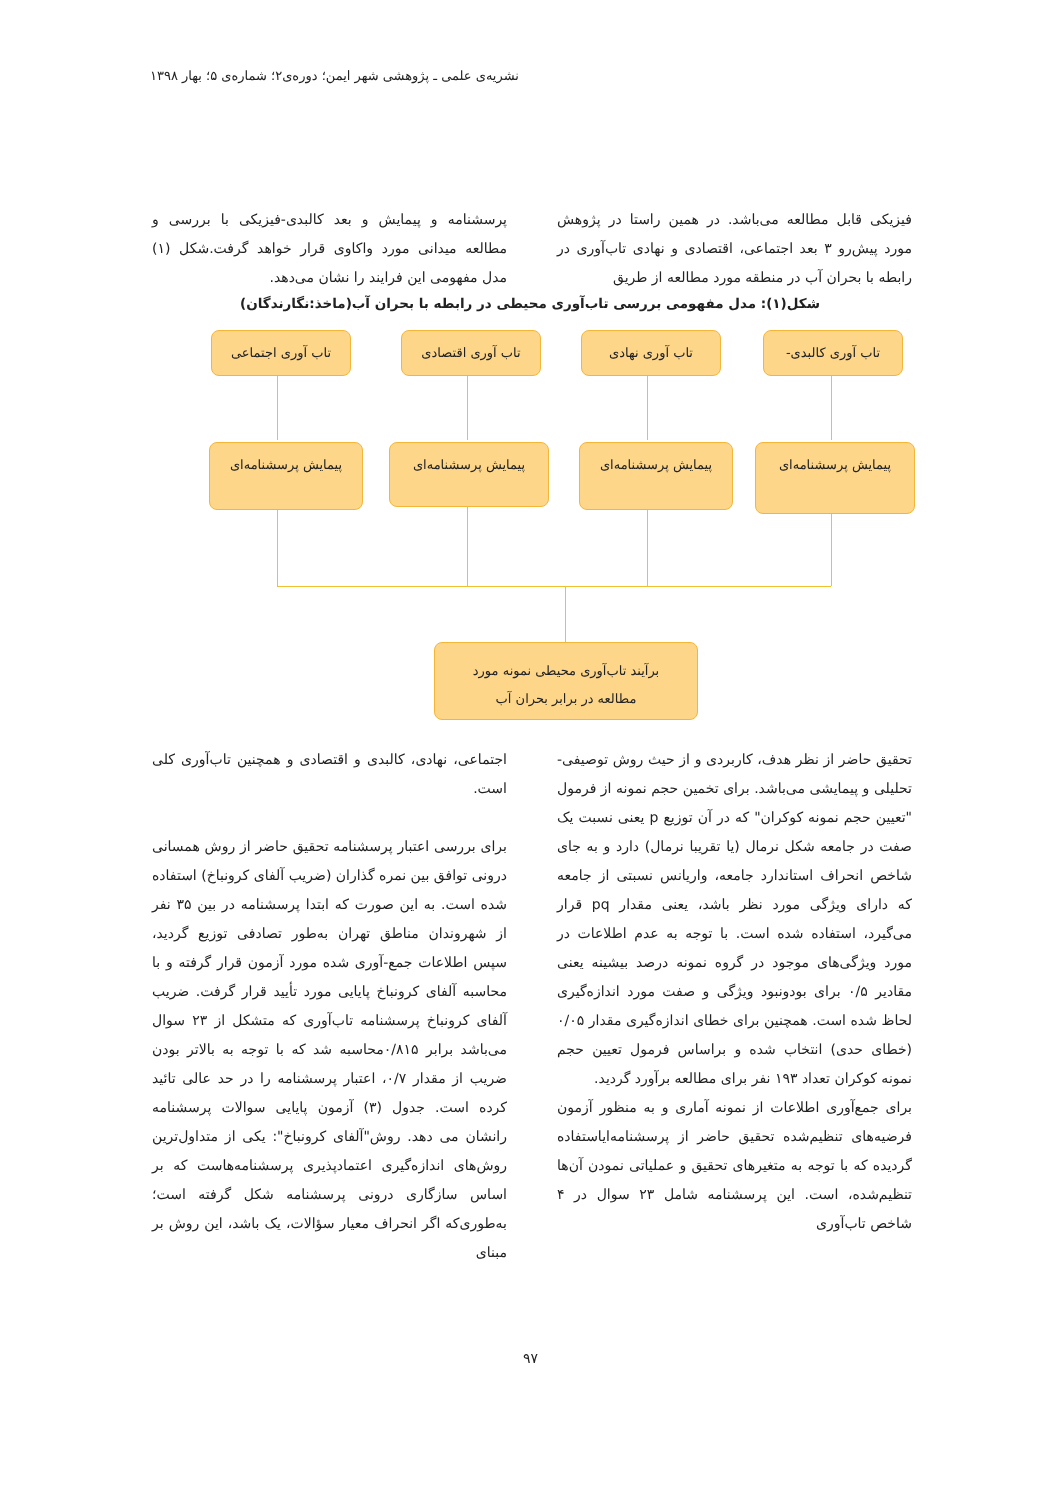نشریه‌ی علمی ـ پژوهشی شهر ایمن؛ دوره‌ی۲؛ شماره‌ی ۵؛ بهار ۱۳۹۸
فیزیکی قابل مطالعه می‌باشد. در همین راستا در پژوهش مورد پیش‌رو ۳ بعد اجتماعی، اقتصادی و نهادی تاب‌آوری در رابطه با بحران آب در منطقه مورد مطالعه از طریق
پرسشنامه و پیمایش و بعد کالبدی-فیزیکی با بررسی و مطالعه میدانی مورد واکاوی قرار خواهد گرفت.شکل (۱) مدل مفهومی این فرایند را نشان می‌دهد.
شکل(۱): مدل مفهومی بررسی تاب‌آوری محیطی در رابطه با بحران آب(ماخذ:نگارندگان)
تاب آوری کالبدی-
تاب آوری نهادی
تاب آوری اقتصادی
تاب آوری اجتماعی
پیمایش پرسشنامه‌ای
پیمایش پرسشنامه‌ای
پیمایش پرسشنامه‌ای
پیمایش پرسشنامه‌ای
برآیند تاب‌آوری محیطی نمونه مورد
مطالعه در برابر بحران آب
تحقیق حاضر از نظر هدف، کاربردی و از حیث روش توصیفی-تحلیلی و پیمایشی می‌باشد. برای تخمین حجم نمونه از فرمول "تعیین حجم نمونه کوکران" که در آن توزیع p یعنی نسبت یک صفت در جامعه شکل نرمال (یا تقریبا نرمال) دارد و به جای شاخص انحراف استاندارد جامعه، واریانس نسبتی از جامعه که دارای ویژگی مورد نظر باشد، یعنی مقدار pq قرار می‌گیرد، استفاده شده است. با توجه به عدم اطلاعات در مورد ویژگی‌های موجود در گروه نمونه درصد بیشینه یعنی مقادیر ۰/۵ برای بودونبود ویژگی و صفت مورد اندازه‌گیری لحاظ شده است. همچنین برای خطای اندازه‌گیری مقدار ۰/۰۵ (خطای حدی) انتخاب شده و براساس فرمول تعیین حجم نمونه کوکران تعداد ۱۹۳ نفر برای مطالعه برآورد گردید.
برای جمع‌آوری اطلاعات از نمونه آماری و به منظور آزمون فرضیه‌های تنظیم‌شده تحقیق حاضر از پرسشنامه‌ایاستفاده گردیده که با توجه به متغیرهای تحقیق و عملیاتی نمودن آن‌ها تنظیم‌شده، است. این پرسشنامه شامل ۲۳ سوال در ۴ شاخص تاب‌آوری
اجتماعی، نهادی، کالبدی و اقتصادی و همچنین تاب‌آوری کلی است.
برای بررسی اعتبار پرسشنامه تحقیق حاضر از روش همسانی درونی توافق بین نمره گذاران (ضریب آلفای کرونباخ) استفاده شده است. به این صورت که ابتدا پرسشنامه در بین ۳۵ نفر از شهروندان مناطق تهران به‌طور تصادفی توزیع گردید، سپس اطلاعات جمع-آوری شده مورد آزمون قرار گرفته و با محاسبه آلفای کرونباخ پایایی مورد تأیید قرار گرفت. ضریب آلفای کرونباخ پرسشنامه تاب‌آوری که متشکل از ۲۳ سوال می‌باشد برابر ۰/۸۱۵محاسبه شد که با توجه به بالاتر بودن ضریب از مقدار ۰/۷، اعتبار پرسشنامه را در حد عالی تائید کرده است. جدول (۳) آزمون پایایی سوالات پرسشنامه رانشان می دهد. روش"آلفای کرونباخ": یکی از متداول‌ترین روش‌های اندازه‌گیری اعتمادپذیری پرسشنامه‌هاست که بر اساس سازگاری درونی پرسشنامه شکل گرفته است؛ به‌طوری‌که اگر انحراف معیار سؤالات، یک باشد، این روش بر مبنای
۹۷